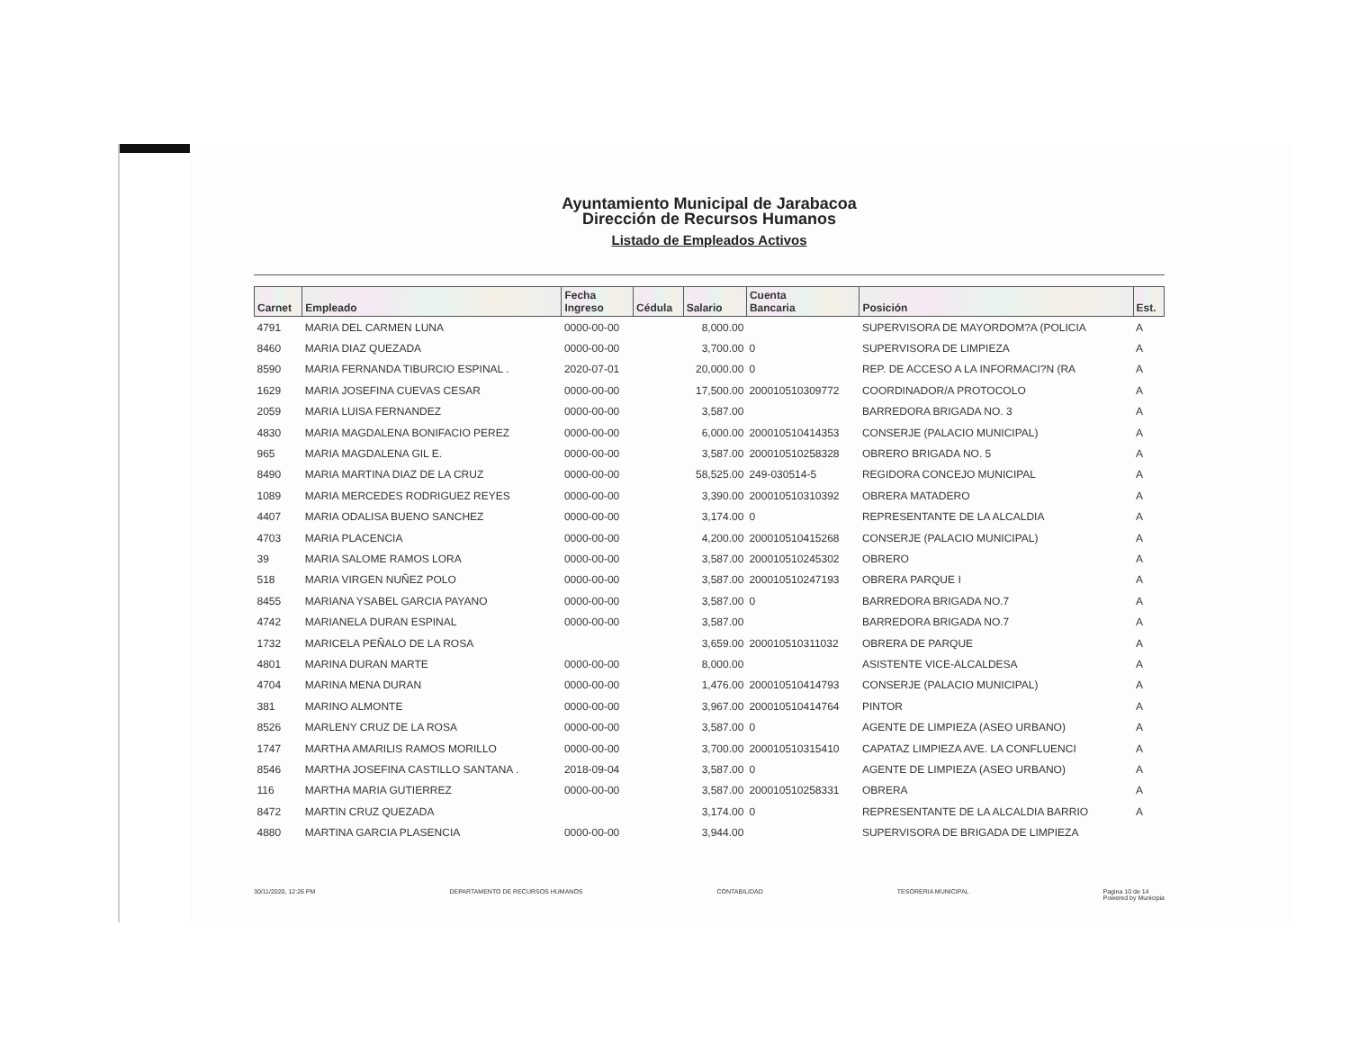Ayuntamiento Municipal de Jarabacoa
Dirección de Recursos Humanos
Listado de Empleados Activos
| Carnet | Empleado | Fecha Ingreso | Cédula | Salario | Cuenta Bancaria | Posición | Est. |
| --- | --- | --- | --- | --- | --- | --- | --- |
| 4791 | MARIA DEL CARMEN LUNA | 0000-00-00 | | 8,000.00 | | SUPERVISORA DE MAYORDOM?A (POLICIA | A |
| 8460 | MARIA DIAZ QUEZADA | 0000-00-00 | | 3,700.00 | 0 | SUPERVISORA DE LIMPIEZA | A |
| 8590 | MARIA FERNANDA TIBURCIO ESPINAL . | 2020-07-01 | | 20,000.00 | 0 | REP. DE ACCESO A LA INFORMACI?N (RA | A |
| 1629 | MARIA JOSEFINA CUEVAS CESAR | 0000-00-00 | | 17,500.00 | 200010510309772 | COORDINADOR/A PROTOCOLO | A |
| 2059 | MARIA LUISA FERNANDEZ | 0000-00-00 | | 3,587.00 | | BARREDORA BRIGADA NO. 3 | A |
| 4830 | MARIA MAGDALENA BONIFACIO PEREZ | 0000-00-00 | | 6,000.00 | 200010510414353 | CONSERJE (PALACIO MUNICIPAL) | A |
| 965 | MARIA MAGDALENA GIL E. | 0000-00-00 | | 3,587.00 | 200010510258328 | OBRERO BRIGADA NO. 5 | A |
| 8490 | MARIA MARTINA DIAZ DE LA CRUZ | 0000-00-00 | | 58,525.00 | 249-030514-5 | REGIDORA CONCEJO MUNICIPAL | A |
| 1089 | MARIA MERCEDES RODRIGUEZ REYES | 0000-00-00 | | 3,390.00 | 200010510310392 | OBRERA MATADERO | A |
| 4407 | MARIA ODALISA BUENO SANCHEZ | 0000-00-00 | | 3,174.00 | 0 | REPRESENTANTE DE LA ALCALDIA | A |
| 4703 | MARIA PLACENCIA | 0000-00-00 | | 4,200.00 | 200010510415268 | CONSERJE (PALACIO MUNICIPAL) | A |
| 39 | MARIA SALOME RAMOS LORA | 0000-00-00 | | 3,587.00 | 200010510245302 | OBRERO | A |
| 518 | MARIA VIRGEN NUÑEZ POLO | 0000-00-00 | | 3,587.00 | 200010510247193 | OBRERA PARQUE I | A |
| 8455 | MARIANA YSABEL GARCIA PAYANO | 0000-00-00 | | 3,587.00 | 0 | BARREDORA BRIGADA NO.7 | A |
| 4742 | MARIANELA DURAN ESPINAL | 0000-00-00 | | 3,587.00 | | BARREDORA BRIGADA NO.7 | A |
| 1732 | MARICELA PEÑALO DE LA ROSA | | | 3,659.00 | 200010510311032 | OBRERA DE PARQUE | A |
| 4801 | MARINA DURAN MARTE | 0000-00-00 | | 8,000.00 | | ASISTENTE VICE-ALCALDESA | A |
| 4704 | MARINA MENA DURAN | 0000-00-00 | | 1,476.00 | 200010510414793 | CONSERJE (PALACIO MUNICIPAL) | A |
| 381 | MARINO ALMONTE | 0000-00-00 | | 3,967.00 | 200010510414764 | PINTOR | A |
| 8526 | MARLENY CRUZ DE LA ROSA | 0000-00-00 | | 3,587.00 | 0 | AGENTE DE LIMPIEZA (ASEO URBANO) | A |
| 1747 | MARTHA AMARILIS RAMOS MORILLO | 0000-00-00 | | 3,700.00 | 200010510315410 | CAPATAZ LIMPIEZA AVE. LA CONFLUENCI | A |
| 8546 | MARTHA JOSEFINA CASTILLO SANTANA . | 2018-09-04 | | 3,587.00 | 0 | AGENTE DE LIMPIEZA (ASEO URBANO) | A |
| 116 | MARTHA MARIA GUTIERREZ | 0000-00-00 | | 3,587.00 | 200010510258331 | OBRERA | A |
| 8472 | MARTIN CRUZ QUEZADA | | | 3,174.00 | 0 | REPRESENTANTE DE LA ALCALDIA BARRIO | A |
| 4880 | MARTINA GARCIA PLASENCIA | 0000-00-00 | | 3,944.00 | | SUPERVISORA DE BRIGADA DE LIMPIEZA | |
30/11/2020, 12:26 PM DEPARTAMENTO DE RECURSOS HUMANOS CONTABILIDAD TESORERIA MUNICIPAL Pagina 10 de 14
Powered by Municipia